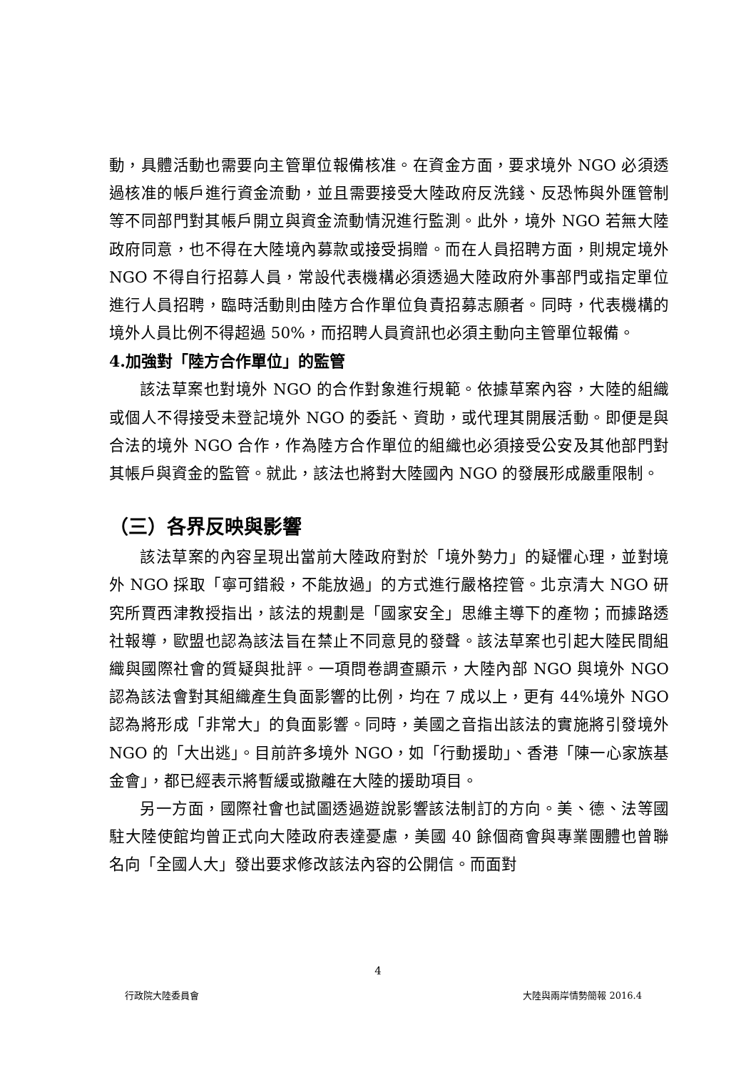動，具體活動也需要向主管單位報備核准。在資金方面，要求境外 NGO 必須透過核准的帳戶進行資金流動，並且需要接受大陸政府反洗錢、反恐怖與外匯管制等不同部門對其帳戶開立與資金流動情況進行監測。此外，境外 NGO 若無大陸政府同意，也不得在大陸境內募款或接受捐贈。而在人員招聘方面，則規定境外 NGO 不得自行招募人員，常設代表機構必須透過大陸政府外事部門或指定單位進行人員招聘，臨時活動則由陸方合作單位負責招募志願者。同時，代表機構的境外人員比例不得超過 50%，而招聘人員資訊也必須主動向主管單位報備。
4.加強對「陸方合作單位」的監管
該法草案也對境外 NGO 的合作對象進行規範。依據草案內容，大陸的組織或個人不得接受未登記境外 NGO 的委託、資助，或代理其開展活動。即便是與合法的境外 NGO 合作，作為陸方合作單位的組織也必須接受公安及其他部門對其帳戶與資金的監管。就此，該法也將對大陸國內 NGO 的發展形成嚴重限制。
（三）各界反映與影響
該法草案的內容呈現出當前大陸政府對於「境外勢力」的疑懼心理，並對境外 NGO 採取「寧可錯殺，不能放過」的方式進行嚴格控管。北京清大 NGO 研究所賈西津教授指出，該法的規劃是「國家安全」思維主導下的產物；而據路透社報導，歐盟也認為該法旨在禁止不同意見的發聲。該法草案也引起大陸民間組織與國際社會的質疑與批評。一項問卷調查顯示，大陸內部 NGO 與境外 NGO 認為該法會對其組織產生負面影響的比例，均在 7 成以上，更有 44%境外 NGO 認為將形成「非常大」的負面影響。同時，美國之音指出該法的實施將引發境外 NGO 的「大出逃」。目前許多境外 NGO，如「行動援助」、香港「陳一心家族基金會」，都已經表示將暫緩或撤離在大陸的援助項目。
另一方面，國際社會也試圖透過遊說影響該法制訂的方向。美、德、法等國駐大陸使館均曾正式向大陸政府表達憂慮，美國 40 餘個商會與專業團體也曾聯名向「全國人大」發出要求修改該法內容的公開信。而面對
4
行政院大陸委員會 大陸與兩岸情勢簡報 2016.4